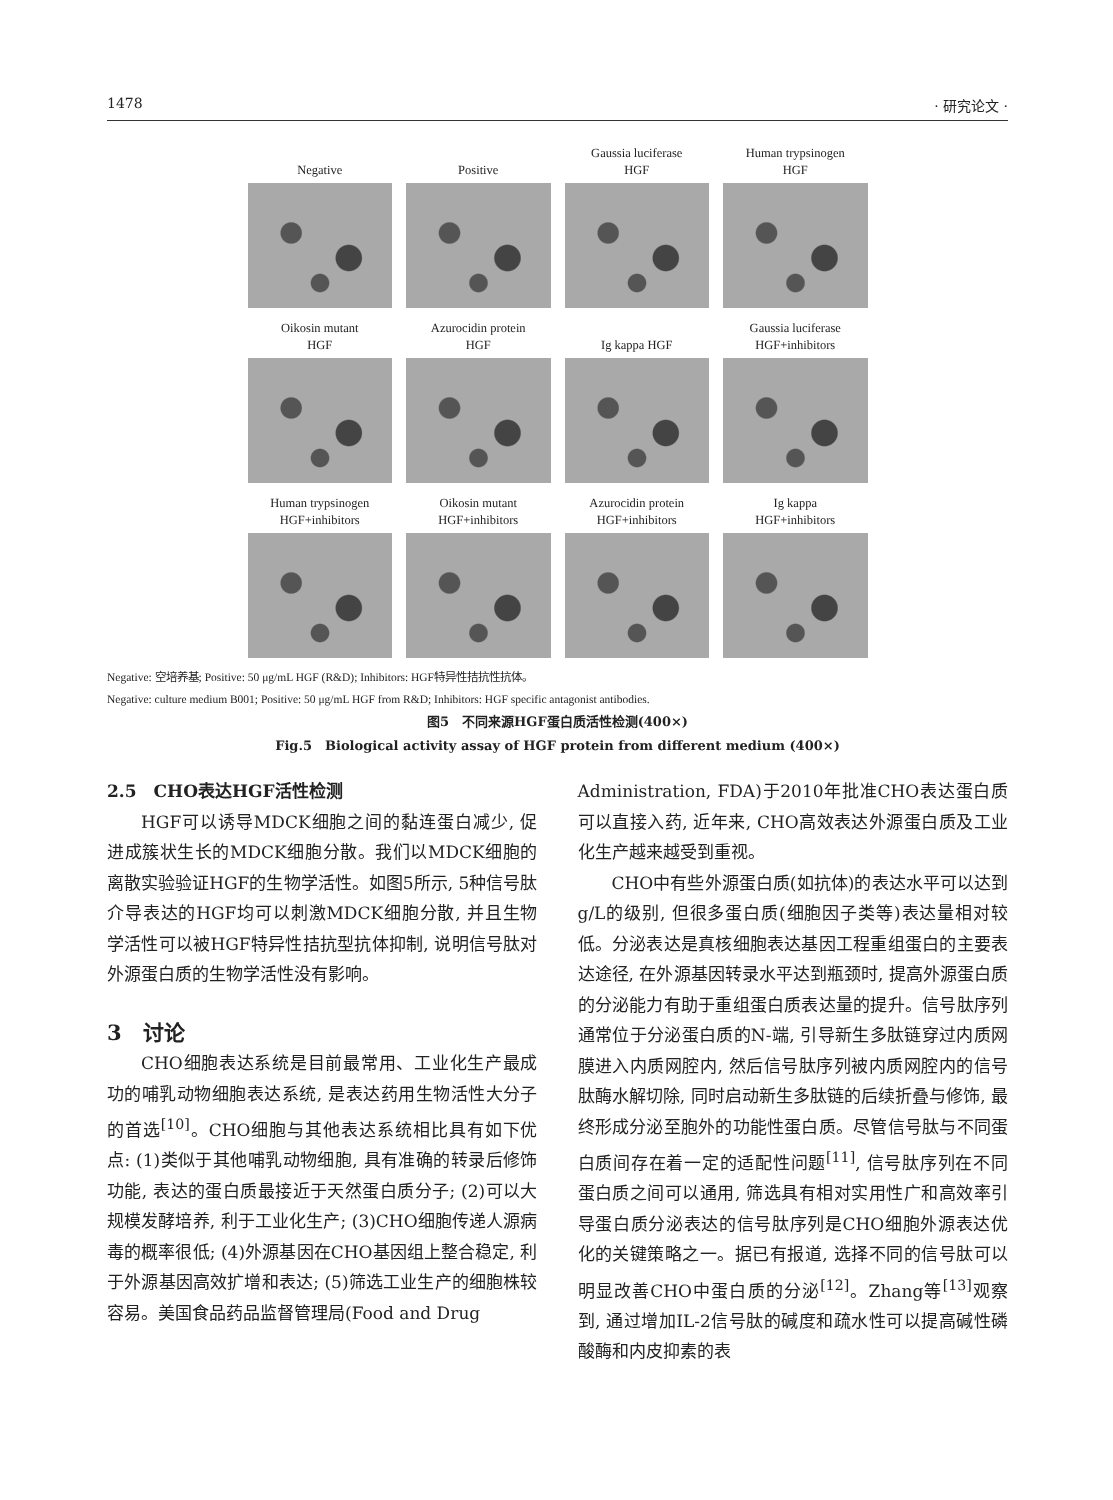1478 · 研究论文 ·
Negative
Positive
Gaussia luciferase
HGF
Human trypsinogen
HGF
Oikosin mutant
HGF
Azurocidin protein
HGF
Ig kappa HGF
Gaussia luciferase
HGF+inhibitors
Human trypsinogen
HGF+inhibitors
Oikosin mutant
HGF+inhibitors
Azurocidin protein
HGF+inhibitors
Ig kappa
HGF+inhibitors
Negative: 空培养基; Positive: 50 μg/mL HGF (R&D); Inhibitors: HGF特异性拮抗性抗体。
Negative: culture medium B001; Positive: 50 μg/mL HGF from R&D; Inhibitors: HGF specific antagonist antibodies.
图5　不同来源HGF蛋白质活性检测(400×)
Fig.5　Biological activity assay of HGF protein from different medium (400×)
2.5　CHO表达HGF活性检测
HGF可以诱导MDCK细胞之间的黏连蛋白减少, 促进成簇状生长的MDCK细胞分散。我们以MDCK细胞的离散实验验证HGF的生物学活性。如图5所示, 5种信号肽介导表达的HGF均可以刺激MDCK细胞分散, 并且生物学活性可以被HGF特异性拮抗型抗体抑制, 说明信号肽对外源蛋白质的生物学活性没有影响。
3　讨论
CHO细胞表达系统是目前最常用、工业化生产最成功的哺乳动物细胞表达系统, 是表达药用生物活性大分子的首选<sup>[10]</sup>。CHO细胞与其他表达系统相比具有如下优点: (1)类似于其他哺乳动物细胞, 具有准确的转录后修饰功能, 表达的蛋白质最接近于天然蛋白质分子; (2)可以大规模发酵培养, 利于工业化生产; (3)CHO细胞传递人源病毒的概率很低; (4)外源基因在CHO基因组上整合稳定, 利于外源基因高效扩增和表达; (5)筛选工业生产的细胞株较容易。美国食品药品监督管理局(Food and Drug
Administration, FDA)于2010年批准CHO表达蛋白质可以直接入药, 近年来, CHO高效表达外源蛋白质及工业化生产越来越受到重视。
CHO中有些外源蛋白质(如抗体)的表达水平可以达到g/L的级别, 但很多蛋白质(细胞因子类等)表达量相对较低。分泌表达是真核细胞表达基因工程重组蛋白的主要表达途径, 在外源基因转录水平达到瓶颈时, 提高外源蛋白质的分泌能力有助于重组蛋白质表达量的提升。信号肽序列通常位于分泌蛋白质的N-端, 引导新生多肽链穿过内质网膜进入内质网腔内, 然后信号肽序列被内质网腔内的信号肽酶水解切除, 同时启动新生多肽链的后续折叠与修饰, 最终形成分泌至胞外的功能性蛋白质。尽管信号肽与不同蛋白质间存在着一定的适配性问题<sup>[11]</sup>, 信号肽序列在不同蛋白质之间可以通用, 筛选具有相对实用性广和高效率引导蛋白质分泌表达的信号肽序列是CHO细胞外源表达优化的关键策略之一。据已有报道, 选择不同的信号肽可以明显改善CHO中蛋白质的分泌<sup>[12]</sup>。Zhang等<sup>[13]</sup>观察到, 通过增加IL-2信号肽的碱度和疏水性可以提高碱性磷酸酶和内皮抑素的表